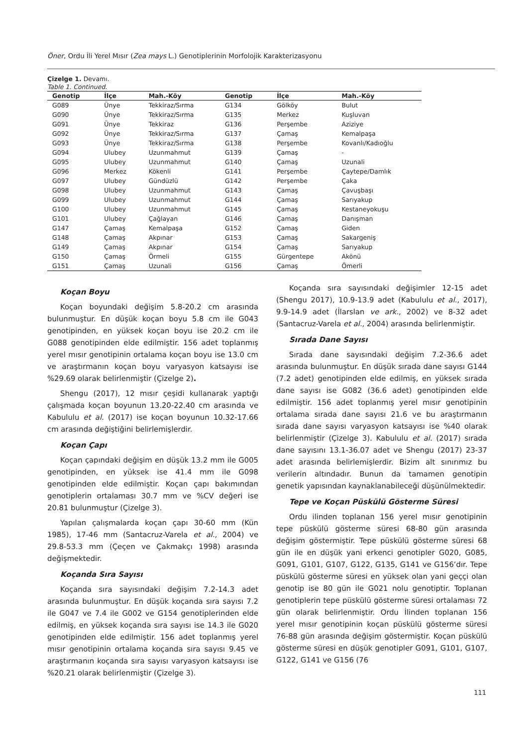Öner, Ordu İli Yerel Mısır (Zea mays L.) Genotiplerinin Morfolojik Karakterizasyonu
Çizelge 1. Devamı.
Table 1. Continued.
| Genotip | İlçe | Mah.-Köy | Genotip | İlçe | Mah.-Köy |
| --- | --- | --- | --- | --- | --- |
| G089 | Ünye | Tekkiraz/Sırma | G134 | Gölköy | Bulut |
| G090 | Ünye | Tekkiraz/Sırma | G135 | Merkez | Kuşluvan |
| G091 | Ünye | Tekkiraz | G136 | Perşembe | Aziziye |
| G092 | Ünye | Tekkiraz/Sırma | G137 | Çamaş | Kemalpaşa |
| G093 | Ünye | Tekkiraz/Sırma | G138 | Perşembe | Kovanlı/Kadıoğlu |
| G094 | Ulubey | Uzunmahmut | G139 | Çamaş | - |
| G095 | Ulubey | Uzunmahmut | G140 | Çamaş | Uzunali |
| G096 | Merkez | Kökenli | G141 | Perşembe | Çaytepe/Damlık |
| G097 | Ulubey | Gündüzlü | G142 | Perşembe | Çaka |
| G098 | Ulubey | Uzunmahmut | G143 | Çamaş | Çavuşbaşı |
| G099 | Ulubey | Uzunmahmut | G144 | Çamaş | Sarıyakup |
| G100 | Ulubey | Uzunmahmut | G145 | Çamaş | Kestaneyokuşu |
| G101 | Ulubey | Çağlayan | G146 | Çamaş | Danışman |
| G147 | Çamaş | Kemalpaşa | G152 | Çamaş | Giden |
| G148 | Çamaş | Akpınar | G153 | Çamaş | Sakargeniş |
| G149 | Çamaş | Akpınar | G154 | Çamaş | Sarıyakup |
| G150 | Çamaş | Örmeli | G155 | Gürgentepe | Akönü |
| G151 | Çamaş | Uzunali | G156 | Çamaş | Ömerli |
Koçan Boyu
Koçan boyundaki değişim 5.8-20.2 cm arasında bulunmuştur. En düşük koçan boyu 5.8 cm ile G043 genotipinden, en yüksek koçan boyu ise 20.2 cm ile G088 genotipinden elde edilmiştir. 156 adet toplanmış yerel mısır genotipinin ortalama koçan boyu ise 13.0 cm ve araştırmanın koçan boyu varyasyon katsayısı ise %29.69 olarak belirlenmiştir (Çizelge 2).
Shengu (2017), 12 mısır çeşidi kullanarak yaptığı çalışmada koçan boyunun 13.20-22.40 cm arasında ve Kabululu et al. (2017) ise koçan boyunun 10.32-17.66 cm arasında değiştiğini belirlemişlerdir.
Koçan Çapı
Koçan çapındaki değişim en düşük 13.2 mm ile G005 genotipinden, en yüksek ise 41.4 mm ile G098 genotipinden elde edilmiştir. Koçan çapı bakımından genotiplerin ortalaması 30.7 mm ve %CV değeri ise 20.81 bulunmuştur (Çizelge 3).
Yapılan çalışmalarda koçan çapı 30-60 mm (Kün 1985), 17-46 mm (Santacruz-Varela et al., 2004) ve 29.8-53.3 mm (Çeçen ve Çakmakçı 1998) arasında değişmektedir.
Koçanda Sıra Sayısı
Koçanda sıra sayısındaki değişim 7.2-14.3 adet arasında bulunmuştur. En düşük koçanda sıra sayısı 7.2 ile G047 ve 7.4 ile G002 ve G154 genotiplerinden elde edilmiş, en yüksek koçanda sıra sayısı ise 14.3 ile G020 genotipinden elde edilmiştir. 156 adet toplanmış yerel mısır genotipinin ortalama koçanda sıra sayısı 9.45 ve araştırmanın koçanda sıra sayısı varyasyon katsayısı ise %20.21 olarak belirlenmiştir (Çizelge 3).
Koçanda sıra sayısındaki değişimler 12-15 adet (Shengu 2017), 10.9-13.9 adet (Kabululu et al., 2017), 9.9-14.9 adet (İlarslan ve ark., 2002) ve 8-32 adet (Santacruz-Varela et al., 2004) arasında belirlenmiştir.
Sırada Dane Sayısı
Sırada dane sayısındaki değişim 7.2-36.6 adet arasında bulunmuştur. En düşük sırada dane sayısı G144 (7.2 adet) genotipinden elde edilmiş, en yüksek sırada dane sayısı ise G082 (36.6 adet) genotipinden elde edilmiştir. 156 adet toplanmış yerel mısır genotipinin ortalama sırada dane sayısı 21.6 ve bu araştırmanın sırada dane sayısı varyasyon katsayısı ise %40 olarak belirlenmiştir (Çizelge 3). Kabululu et al. (2017) sırada dane sayısını 13.1-36.07 adet ve Shengu (2017) 23-37 adet arasında belirlemişlerdir. Bizim alt sınırımız bu verilerin altındadır. Bunun da tamamen genotipin genetik yapısından kaynaklanabileceği düşünülmektedir.
Tepe ve Koçan Püskülü Gösterme Süresi
Ordu ilinden toplanan 156 yerel mısır genotipinin tepe püskülü gösterme süresi 68-80 gün arasında değişim göstermiştir. Tepe püskülü gösterme süresi 68 gün ile en düşük yani erkenci genotipler G020, G085, G091, G101, G107, G122, G135, G141 ve G156’dır. Tepe püskülü gösterme süresi en yüksek olan yani geççi olan genotip ise 80 gün ile G021 nolu genotiptir. Toplanan genotiplerin tepe püskülü gösterme süresi ortalaması 72 gün olarak belirlenmiştir. Ordu İlinden toplanan 156 yerel mısır genotipinin koçan püskülü gösterme süresi 76-88 gün arasında değişim göstermiştir. Koçan püskülü gösterme süresi en düşük genotipler G091, G101, G107, G122, G141 ve G156 (76
111